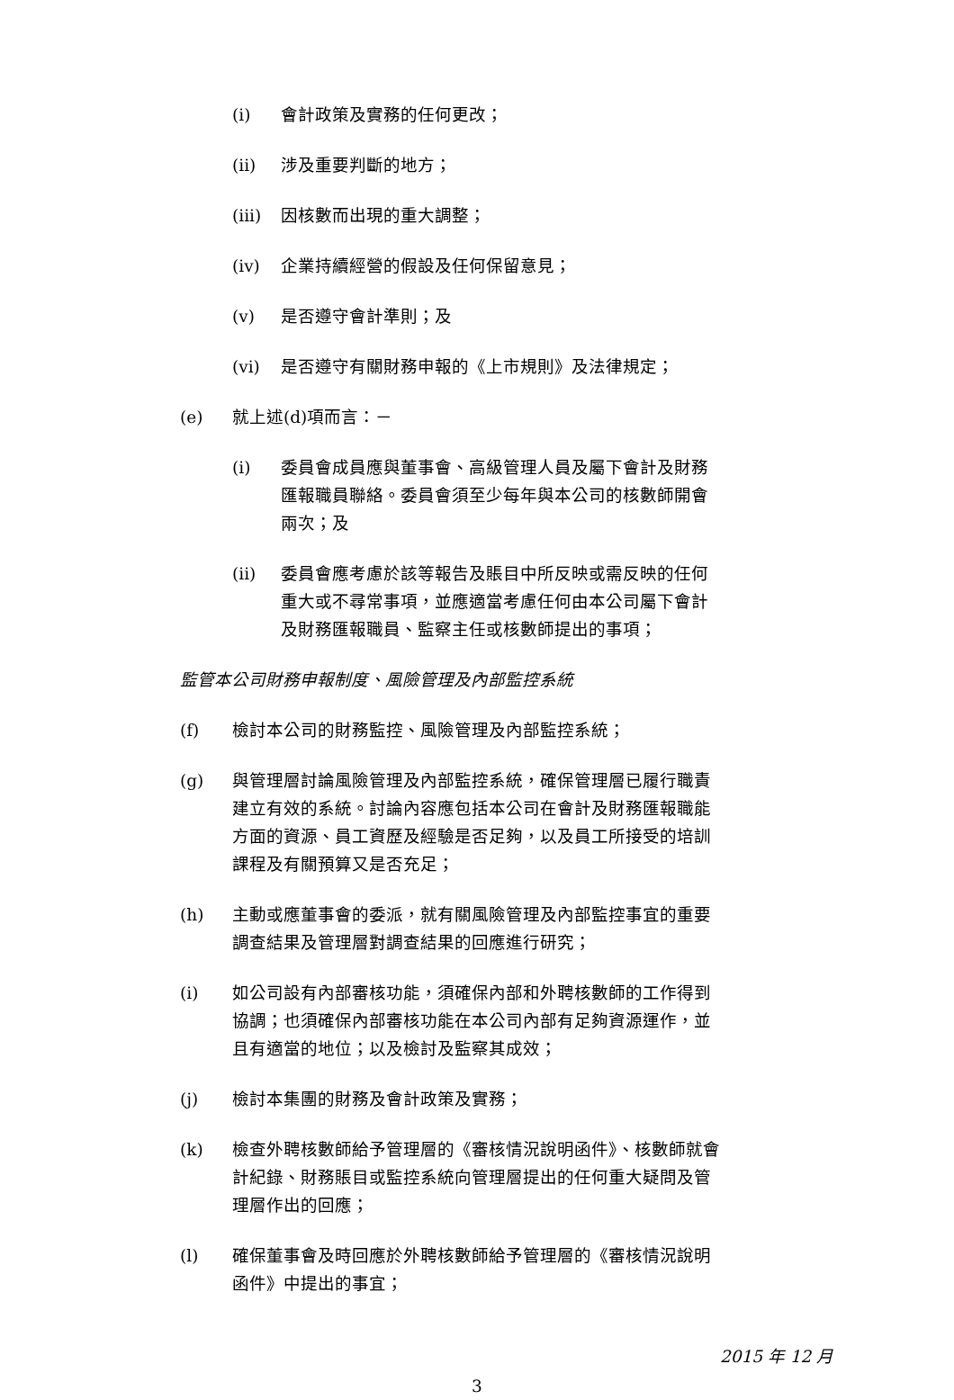(i) 會計政策及實務的任何更改；
(ii) 涉及重要判斷的地方；
(iii) 因核數而出現的重大調整；
(iv) 企業持續經營的假設及任何保留意見；
(v) 是否遵守會計準則；及
(vi) 是否遵守有關財務申報的《上市規則》及法律規定；
(e) 就上述(d)項而言：－
(i) 委員會成員應與董事會、高級管理人員及屬下會計及財務匯報職員聯絡。委員會須至少每年與本公司的核數師開會兩次；及
(ii) 委員會應考慮於該等報告及賬目中所反映或需反映的任何重大或不尋常事項，並應適當考慮任何由本公司屬下會計及財務匯報職員、監察主任或核數師提出的事項；
監管本公司財務申報制度、風險管理及內部監控系統
(f) 檢討本公司的財務監控、風險管理及內部監控系統；
(g) 與管理層討論風險管理及內部監控系統，確保管理層已履行職責建立有效的系統。討論內容應包括本公司在會計及財務匯報職能方面的資源、員工資歷及經驗是否足夠，以及員工所接受的培訓課程及有關預算又是否充足；
(h) 主動或應董事會的委派，就有關風險管理及內部監控事宜的重要調查結果及管理層對調查結果的回應進行研究；
(i) 如公司設有內部審核功能，須確保內部和外聘核數師的工作得到協調；也須確保內部審核功能在本公司內部有足夠資源運作，並且有適當的地位；以及檢討及監察其成效；
(j) 檢討本集團的財務及會計政策及實務；
(k) 檢查外聘核數師給予管理層的《審核情況說明函件》、核數師就會計紀錄、財務賬目或監控系統向管理層提出的任何重大疑問及管理層作出的回應；
(l) 確保董事會及時回應於外聘核數師給予管理層的《審核情況說明函件》中提出的事宜；
2015 年 12 月
3